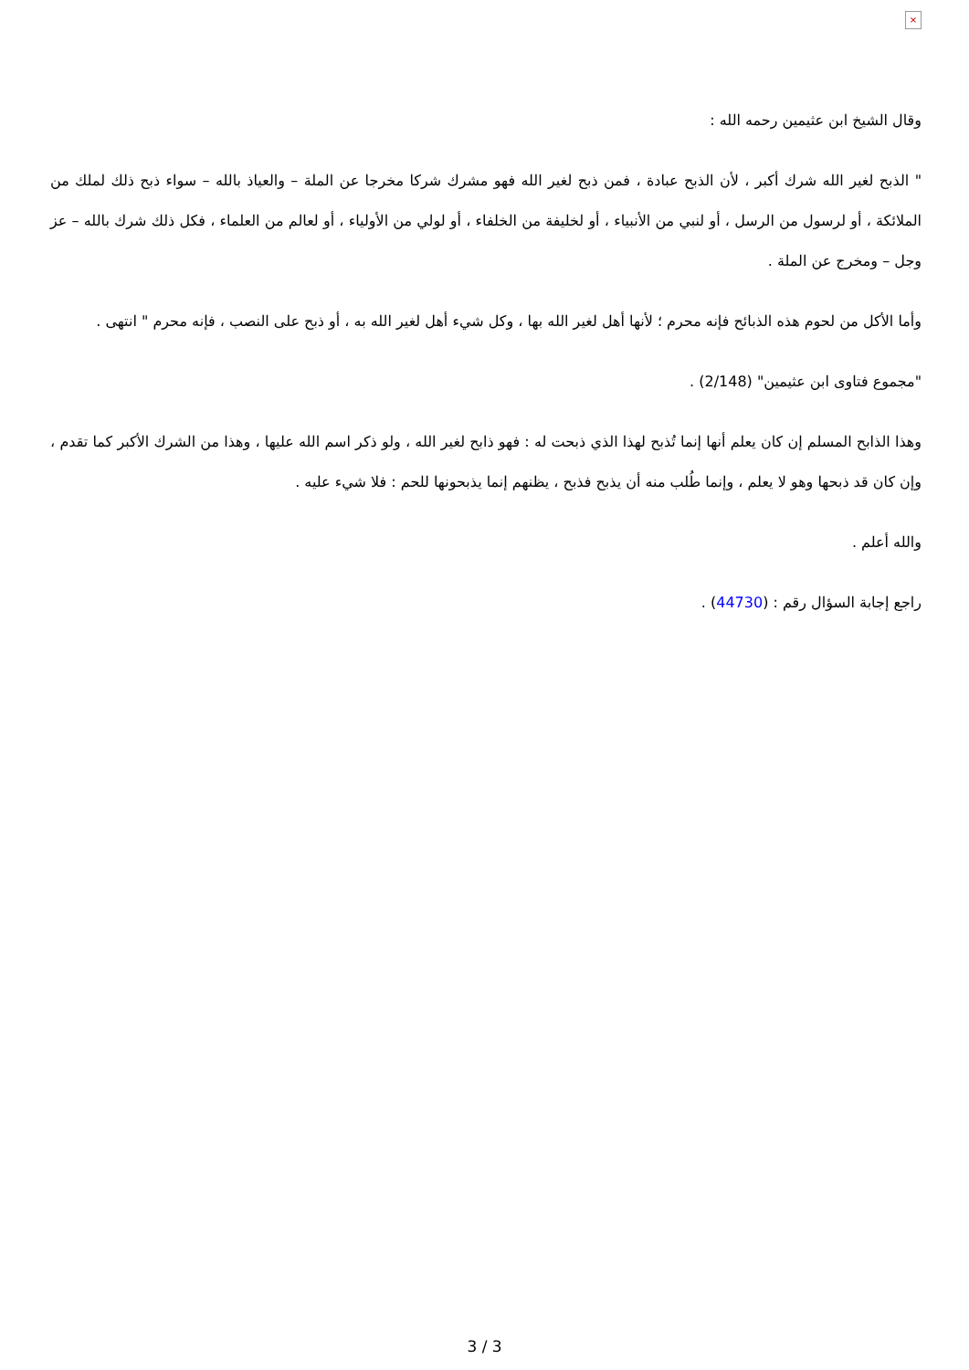×
وقال الشيخ ابن عثيمين رحمه الله :
" الذبح لغير الله شرك أكبر ، لأن الذبح عبادة ، فمن ذبح لغير الله فهو مشرك شركا مخرجا عن الملة – والعياذ بالله – سواء ذبح ذلك لملك من الملائكة ، أو لرسول من الرسل ، أو لنبي من الأنبياء ، أو لخليفة من الخلفاء ، أو لولي من الأولياء ، أو لعالم من العلماء ، فكل ذلك شرك بالله – عز وجل – ومخرج عن الملة .
وأما الأكل من لحوم هذه الذبائح فإنه محرم ؛ لأنها أهل لغير الله بها ، وكل شيء أهل لغير الله به ، أو ذبح على النصب ، فإنه محرم " انتهى .
"مجموع فتاوى ابن عثيمين" (2/148) .
وهذا الذابح المسلم إن كان يعلم أنها إنما تُذبح لهذا الذي ذبحت له : فهو ذابح لغير الله ، ولو ذكر اسم الله عليها ، وهذا من الشرك الأكبر كما تقدم ، وإن كان قد ذبحها وهو لا يعلم ، وإنما طُلب منه أن يذبح فذبح ، يظنهم إنما يذبحونها للحم : فلا شيء عليه .
والله أعلم .
راجع إجابة السؤال رقم : (44730) .
3 / 3